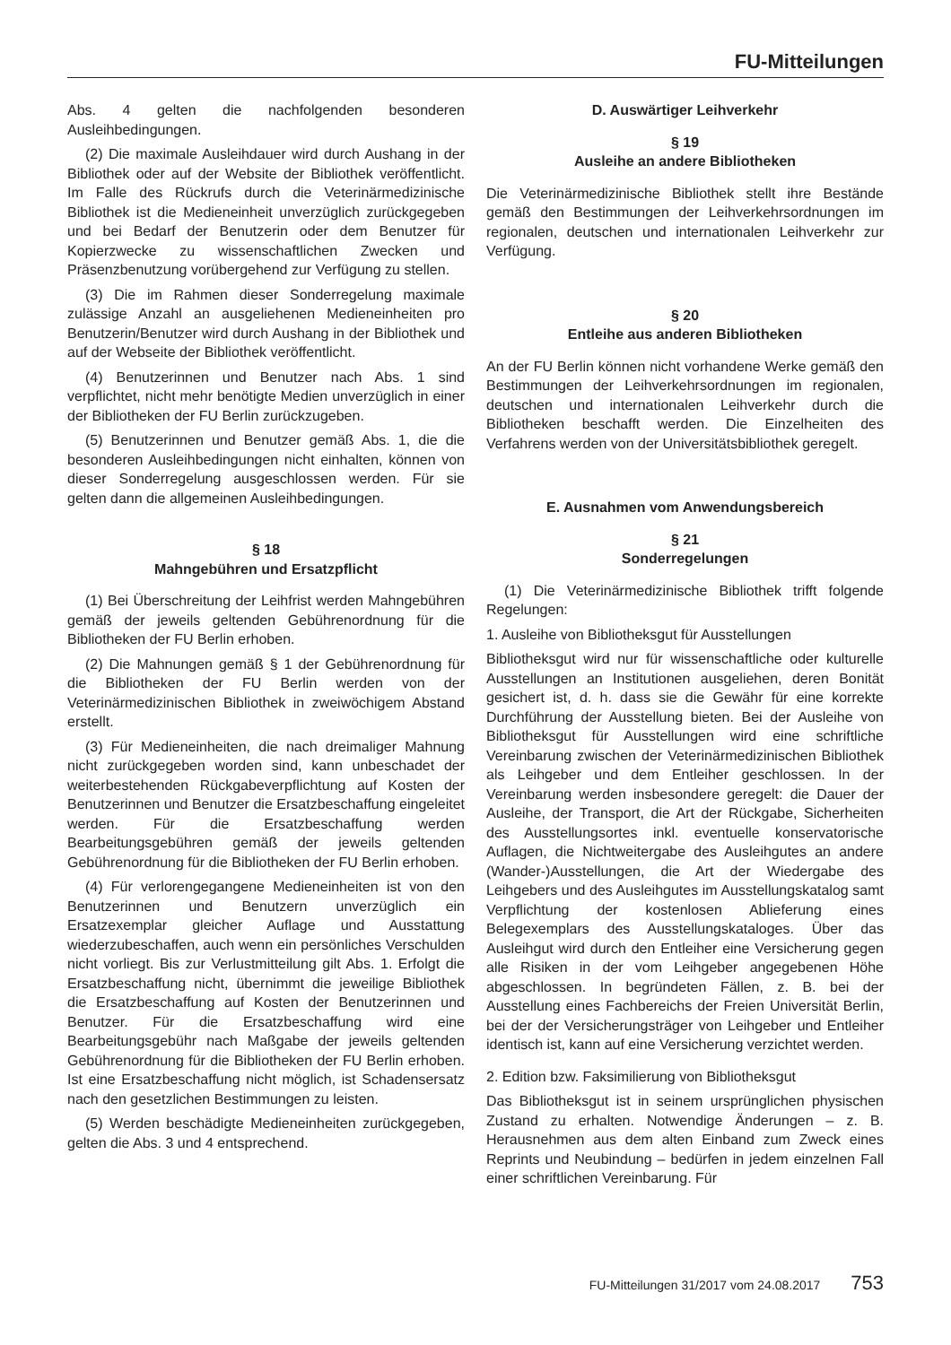FU-Mitteilungen
Abs. 4 gelten die nachfolgenden besonderen Ausleihbedingungen.
(2) Die maximale Ausleihdauer wird durch Aushang in der Bibliothek oder auf der Website der Bibliothek veröffentlicht. Im Falle des Rückrufs durch die Veterinärmedizinische Bibliothek ist die Medieneinheit unverzüglich zurückgegeben und bei Bedarf der Benutzerin oder dem Benutzer für Kopierzwecke zu wissenschaftlichen Zwecken und Präsenzbenutzung vorübergehend zur Verfügung zu stellen.
(3) Die im Rahmen dieser Sonderregelung maximale zulässige Anzahl an ausgeliehenen Medieneinheiten pro Benutzerin/Benutzer wird durch Aushang in der Bibliothek und auf der Webseite der Bibliothek veröffentlicht.
(4) Benutzerinnen und Benutzer nach Abs. 1 sind verpflichtet, nicht mehr benötigte Medien unverzüglich in einer der Bibliotheken der FU Berlin zurückzugeben.
(5) Benutzerinnen und Benutzer gemäß Abs. 1, die die besonderen Ausleihbedingungen nicht einhalten, können von dieser Sonderregelung ausgeschlossen werden. Für sie gelten dann die allgemeinen Ausleihbedingungen.
§ 18
Mahngebühren und Ersatzpflicht
(1) Bei Überschreitung der Leihfrist werden Mahngebühren gemäß der jeweils geltenden Gebührenordnung für die Bibliotheken der FU Berlin erhoben.
(2) Die Mahnungen gemäß § 1 der Gebührenordnung für die Bibliotheken der FU Berlin werden von der Veterinärmedizinischen Bibliothek in zweiwöchigem Abstand erstellt.
(3) Für Medieneinheiten, die nach dreimaliger Mahnung nicht zurückgegeben worden sind, kann unbeschadet der weiterbestehenden Rückgabeverpflichtung auf Kosten der Benutzerinnen und Benutzer die Ersatzbeschaffung eingeleitet werden. Für die Ersatzbeschaffung werden Bearbeitungsgebühren gemäß der jeweils geltenden Gebührenordnung für die Bibliotheken der FU Berlin erhoben.
(4) Für verlorengegangene Medieneinheiten ist von den Benutzerinnen und Benutzern unverzüglich ein Ersatzexemplar gleicher Auflage und Ausstattung wiederzubeschaffen, auch wenn ein persönliches Verschulden nicht vorliegt. Bis zur Verlustmitteilung gilt Abs. 1. Erfolgt die Ersatzbeschaffung nicht, übernimmt die jeweilige Bibliothek die Ersatzbeschaffung auf Kosten der Benutzerinnen und Benutzer. Für die Ersatzbeschaffung wird eine Bearbeitungsgebühr nach Maßgabe der jeweils geltenden Gebührenordnung für die Bibliotheken der FU Berlin erhoben. Ist eine Ersatzbeschaffung nicht möglich, ist Schadensersatz nach den gesetzlichen Bestimmungen zu leisten.
(5) Werden beschädigte Medieneinheiten zurückgegeben, gelten die Abs. 3 und 4 entsprechend.
D. Auswärtiger Leihverkehr
§ 19
Ausleihe an andere Bibliotheken
Die Veterinärmedizinische Bibliothek stellt ihre Bestände gemäß den Bestimmungen der Leihverkehrsordnungen im regionalen, deutschen und internationalen Leihverkehr zur Verfügung.
§ 20
Entleihe aus anderen Bibliotheken
An der FU Berlin können nicht vorhandene Werke gemäß den Bestimmungen der Leihverkehrsordnungen im regionalen, deutschen und internationalen Leihverkehr durch die Bibliotheken beschafft werden. Die Einzelheiten des Verfahrens werden von der Universitätsbibliothek geregelt.
E. Ausnahmen vom Anwendungsbereich
§ 21
Sonderregelungen
(1) Die Veterinärmedizinische Bibliothek trifft folgende Regelungen:
1. Ausleihe von Bibliotheksgut für Ausstellungen
Bibliotheksgut wird nur für wissenschaftliche oder kulturelle Ausstellungen an Institutionen ausgeliehen, deren Bonität gesichert ist, d. h. dass sie die Gewähr für eine korrekte Durchführung der Ausstellung bieten. Bei der Ausleihe von Bibliotheksgut für Ausstellungen wird eine schriftliche Vereinbarung zwischen der Veterinärmedizinischen Bibliothek als Leihgeber und dem Entleiher geschlossen. In der Vereinbarung werden insbesondere geregelt: die Dauer der Ausleihe, der Transport, die Art der Rückgabe, Sicherheiten des Ausstellungsortes inkl. eventuelle konservatorische Auflagen, die Nichtweitergabe des Ausleihgutes an andere (Wander-)Ausstellungen, die Art der Wiedergabe des Leihgebers und des Ausleihgutes im Ausstellungskatalog samt Verpflichtung der kostenlosen Ablieferung eines Belegexemplars des Ausstellungskataloges. Über das Ausleihgut wird durch den Entleiher eine Versicherung gegen alle Risiken in der vom Leihgeber angegebenen Höhe abgeschlossen. In begründeten Fällen, z. B. bei der Ausstellung eines Fachbereichs der Freien Universität Berlin, bei der der Versicherungsträger von Leihgeber und Entleiher identisch ist, kann auf eine Versicherung verzichtet werden.
2. Edition bzw. Faksimilierung von Bibliotheksgut
Das Bibliotheksgut ist in seinem ursprünglichen physischen Zustand zu erhalten. Notwendige Änderungen – z. B. Herausnehmen aus dem alten Einband zum Zweck eines Reprints und Neubindung – bedürfen in jedem einzelnen Fall einer schriftlichen Vereinbarung. Für
FU-Mitteilungen 31/2017 vom 24.08.2017 753